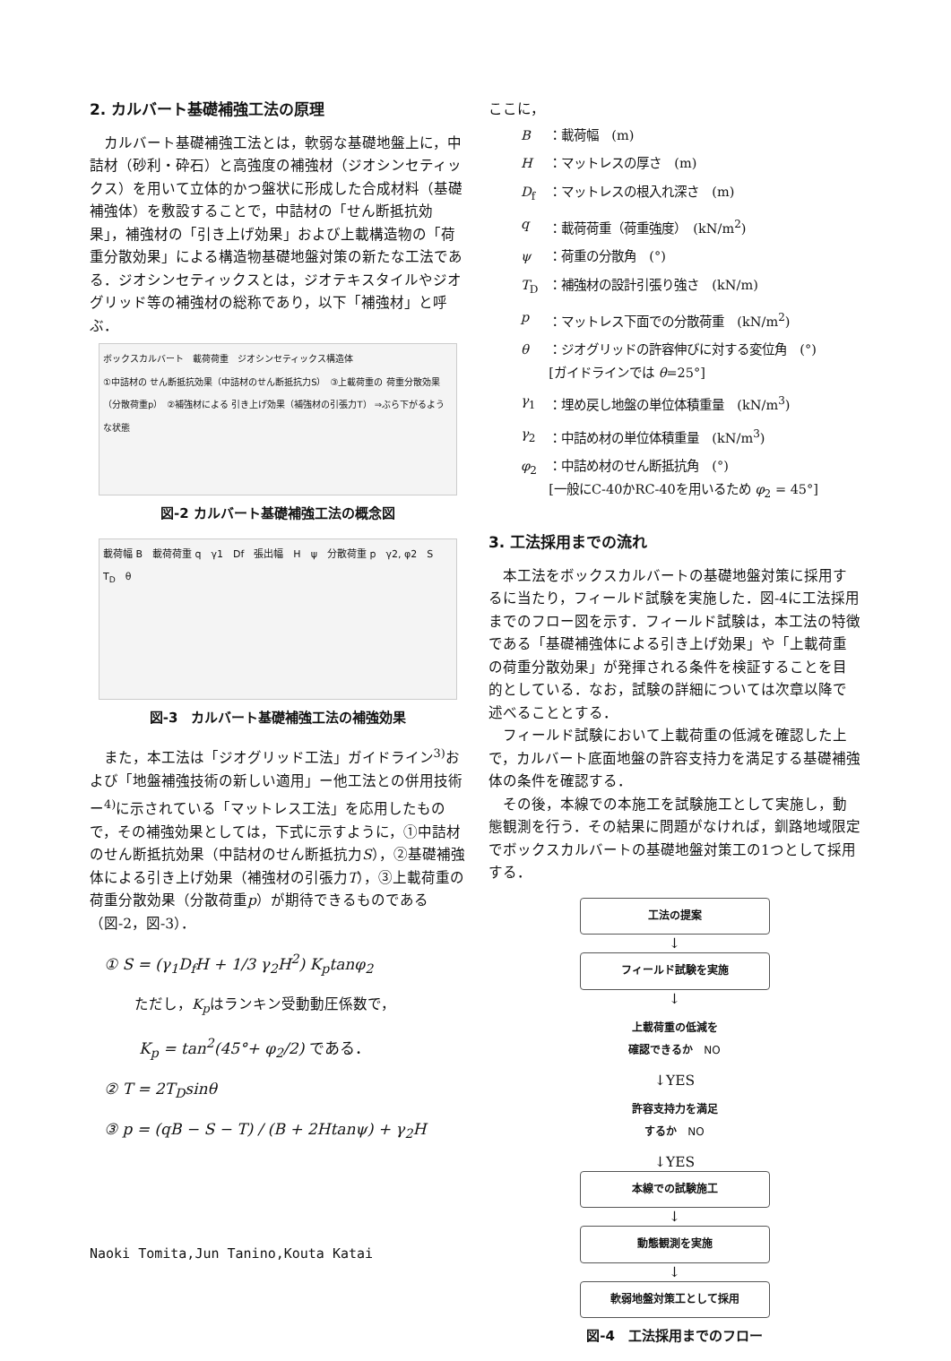2. カルバート基礎補強工法の原理
カルバート基礎補強工法とは，軟弱な基礎地盤上に，中詰材（砂利・砕石）と高強度の補強材（ジオシンセティックス）を用いて立体的かつ盤状に形成した合成材料（基礎補強体）を敷設することで，中詰材の「せん断抵抗効果」，補強材の「引き上げ効果」および上載構造物の「荷重分散効果」による構造物基礎地盤対策の新たな工法である．ジオシンセティックスとは，ジオテキスタイルやジオグリッド等の補強材の総称であり，以下「補強材」と呼ぶ．
ボックスカルバート　載荷荷重　ジオシンセティックス構造体
①中詰材の せん断抵抗効果（中詰材のせん断抵抗力S）　③上載荷重の 荷重分散効果（分散荷重p）　②補強材による 引き上げ効果（補強材の引張力T） ⇒ぶら下がるような状態
図-2 カルバート基礎補強工法の概念図
載荷幅 B　載荷荷重 q　γ1　Df　張出幅　H　ψ　分散荷重 p　γ2, φ2　S　T<sub>D</sub>　θ
図-3　カルバート基礎補強工法の補強効果
また，本工法は「ジオグリッド工法」ガイドライン<sup>3)</sup>および「地盤補強技術の新しい適用」ー他工法との併用技術ー<sup>4)</sup>に示されている「マットレス工法」を応用したもので，その補強効果としては，下式に示すように，①中詰材のせん断抵抗効果（中詰材のせん断抵抗力S），②基礎補強体による引き上げ効果（補強材の引張力T），③上載荷重の荷重分散効果（分散荷重p）が期待できるものである（図-2，図-3）．
① S = (γ<sub>1</sub>D<sub>f</sub>H + 1/3 γ<sub>2</sub>H<sup>2</sup>) K<sub>p</sub>tanφ<sub>2</sub>
ただし，K<sub>p</sub>はランキン受動動圧係数で，
K<sub>p</sub> = tan<sup>2</sup>(45°+ φ<sub>2</sub>/2) である．
② T = 2T<sub>D</sub>sinθ
③ p = (qB − S − T) / (B + 2Htanψ) + γ<sub>2</sub>H
ここに，
| B | ：載荷幅 (m) |
| H | ：マットレスの厚さ (m) |
| D<sub>f</sub> | ：マットレスの根入れ深さ (m) |
| q | ：載荷荷重（荷重強度） (kN/m<sup>2</sup>) |
| ψ | ：荷重の分散角 (°) |
| T<sub>D</sub> | ：補強材の設計引張り強さ (kN/m) |
| p | ：マットレス下面での分散荷重 (kN/m<sup>2</sup>) |
| θ | ：ジオグリッドの許容伸びに対する変位角 (°) [ガイドラインでは θ =25°] |
| γ<sub>1</sub> | ：埋め戻し地盤の単位体積重量 (kN/m<sup>3</sup>) |
| γ<sub>2</sub> | ：中詰め材の単位体積重量 (kN/m<sup>3</sup>) |
| φ<sub>2</sub> | ：中詰め材のせん断抵抗角 (°) [一般にC-40かRC-40を用いるため φ<sub>2</sub> = 45°] |
3. 工法採用までの流れ
本工法をボックスカルバートの基礎地盤対策に採用するに当たり，フィールド試験を実施した．図-4に工法採用までのフロー図を示す．フィールド試験は，本工法の特徴である「基礎補強体による引き上げ効果」や「上載荷重の荷重分散効果」が発揮される条件を検証することを目的としている．なお，試験の詳細については次章以降で述べることとする．
フィールド試験において上載荷重の低減を確認した上で，カルバート底面地盤の許容支持力を満足する基礎補強体の条件を確認する．
その後，本線での本施工を試験施工として実施し，動態観測を行う．その結果に問題がなければ，釧路地域限定でボックスカルバートの基礎地盤対策工の1つとして採用する．
工法の提案
↓
フィールド試験を実施
↓
上載荷重の低減を
確認できるか　NO
↓YES
許容支持力を満足
するか　NO
↓YES
本線での試験施工
↓
動態観測を実施
↓
軟弱地盤対策工として採用
図-4　工法採用までのフロー
Naoki Tomita,Jun Tanino,Kouta Katai